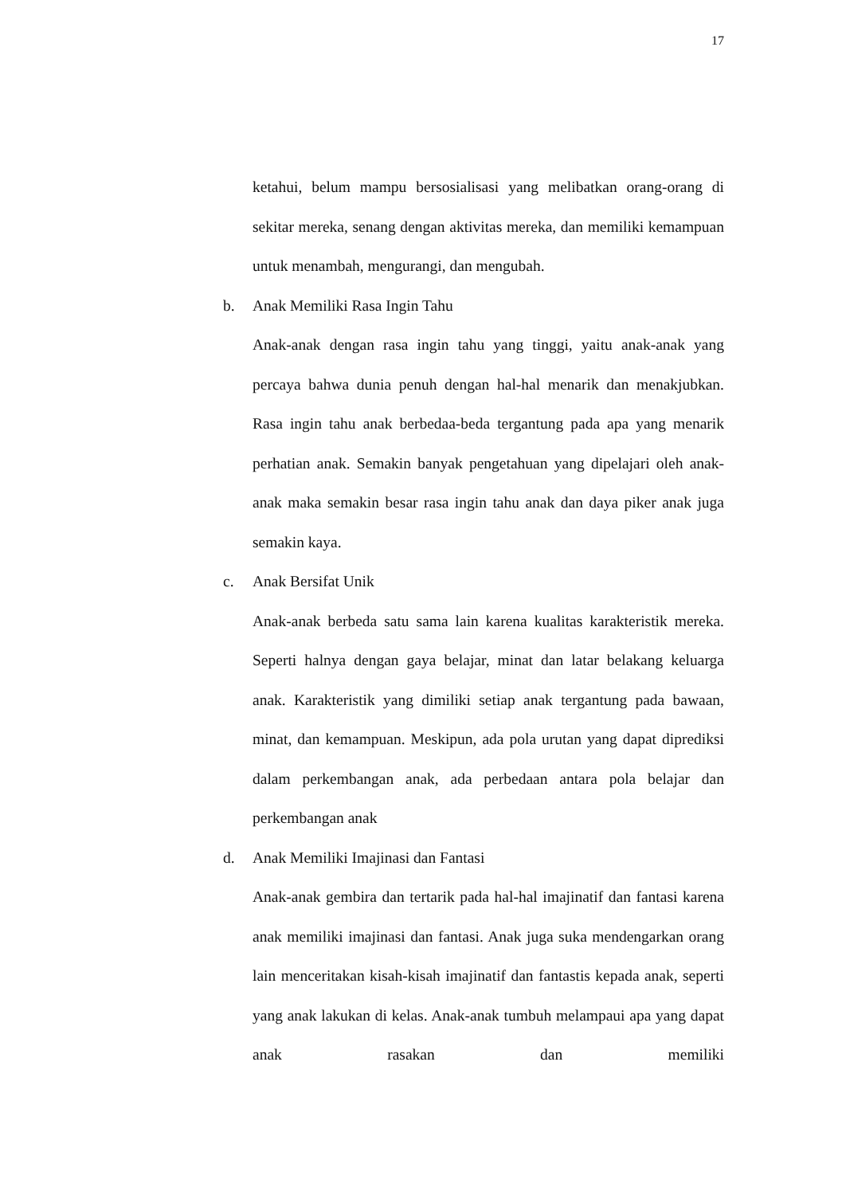17
ketahui, belum mampu bersosialisasi yang melibatkan orang-orang di sekitar mereka, senang dengan aktivitas mereka, dan memiliki kemampuan untuk menambah, mengurangi, dan mengubah.
b. Anak Memiliki Rasa Ingin Tahu
Anak-anak dengan rasa ingin tahu yang tinggi, yaitu anak-anak yang percaya bahwa dunia penuh dengan hal-hal menarik dan menakjubkan. Rasa ingin tahu anak berbedaa-beda tergantung pada apa yang menarik perhatian anak. Semakin banyak pengetahuan yang dipelajari oleh anak-anak maka semakin besar rasa ingin tahu anak dan daya piker anak juga semakin kaya.
c. Anak Bersifat Unik
Anak-anak berbeda satu sama lain karena kualitas karakteristik mereka. Seperti halnya dengan gaya belajar, minat dan latar belakang keluarga anak. Karakteristik yang dimiliki setiap anak tergantung pada bawaan, minat, dan kemampuan. Meskipun, ada pola urutan yang dapat diprediksi dalam perkembangan anak, ada perbedaan antara pola belajar dan perkembangan anak
d. Anak Memiliki Imajinasi dan Fantasi
Anak-anak gembira dan tertarik pada hal-hal imajinatif dan fantasi karena anak memiliki imajinasi dan fantasi. Anak juga suka mendengarkan orang lain menceritakan kisah-kisah imajinatif dan fantastis kepada anak, seperti yang anak lakukan di kelas. Anak-anak tumbuh melampaui apa yang dapat anak rasakan dan memiliki